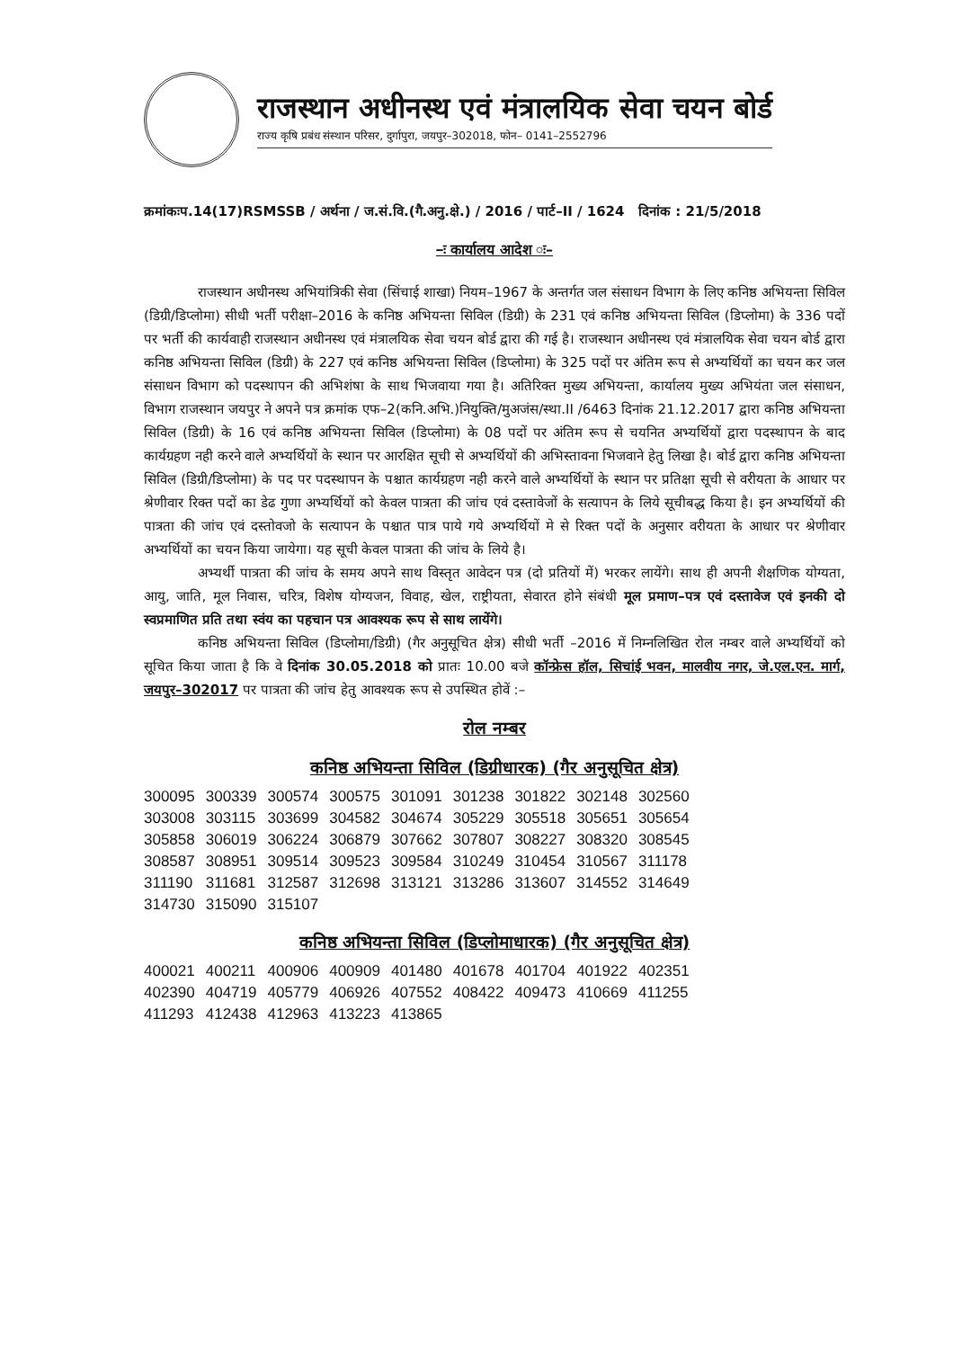राजस्थान अधीनस्थ एवं मंत्रालयिक सेवा चयन बोर्ड
राज्य कृषि प्रबंध संस्थान परिसर, दुर्गापुरा, जयपुर–302018, फोन– 0141–2552796
क्रमांकःप.14(17)RSMSSB / अर्थना / ज.सं.वि.(गै.अनु.क्षे.) / 2016 / पार्ट–II / 1624 दिनांक : 21/5/2018
–ः कार्यालय आदेश ः–
राजस्थान अधीनस्थ अभियांत्रिकी सेवा (सिंचाई शाखा) नियम–1967 के अन्तर्गत जल संसाधन विभाग के लिए कनिष्ठ अभियन्ता सिविल (डिग्री/डिप्लोमा) सीधी भर्ती परीक्षा–2016 के कनिष्ठ अभियन्ता सिविल (डिग्री) के 231 एवं कनिष्ठ अभियन्ता सिविल (डिप्लोमा) के 336 पदों पर भर्ती की कार्यवाही राजस्थान अधीनस्थ एवं मंत्रालयिक सेवा चयन बोर्ड द्वारा की गई है। राजस्थान अधीनस्थ एवं मंत्रालयिक सेवा चयन बोर्ड द्वारा कनिष्ठ अभियन्ता सिविल (डिग्री) के 227 एवं कनिष्ठ अभियन्ता सिविल (डिप्लोमा) के 325 पदों पर अंतिम रूप से अभ्यर्थियों का चयन कर जल संसाधन विभाग को पदस्थापन की अभिशंषा के साथ भिजवाया गया है। अतिरिक्त मुख्य अभियन्ता, कार्यालय मुख्य अभियंता जल संसाधन, विभाग राजस्थान जयपुर ने अपने पत्र क्रमांक एफ–2(कनि.अभि.)नियुक्ति/मुअजंस/स्था.II /6463 दिनांक 21.12.2017 द्वारा कनिष्ठ अभियन्ता सिविल (डिग्री) के 16 एवं कनिष्ठ अभियन्ता सिविल (डिप्लोमा) के 08 पदों पर अंतिम रूप से चयनित अभ्यर्थियों द्वारा पदस्थापन के बाद कार्यग्रहण नही करने वाले अभ्यर्थियों के स्थान पर आरक्षित सूची से अभ्यर्थियों की अभिस्तावना भिजवाने हेतु लिखा है। बोर्ड द्वारा कनिष्ठ अभियन्ता सिविल (डिग्री/डिप्लोमा) के पद पर पदस्थापन के पश्चात कार्यग्रहण नही करने वाले अभ्यर्थियों के स्थान पर प्रतिक्षा सूची से वरीयता के आधार पर श्रेणीवार रिक्त पदों का डेढ गुणा अभ्यर्थियों को केवल पात्रता की जांच एवं दस्तावेजों के सत्यापन के लिये सूचीबद्ध किया है। इन अभ्यर्थियों की पात्रता की जांच एवं दस्तोवजो के सत्यापन के पश्चात पात्र पाये गये अभ्यर्थियों मे से रिक्त पदों के अनुसार वरीयता के आधार पर श्रेणीवार अभ्यर्थियों का चयन किया जायेगा। यह सूची केवल पात्रता की जांच के लिये है।
अभ्यर्थी पात्रता की जांच के समय अपने साथ विस्तृत आवेदन पत्र (दो प्रतियों में) भरकर लायेंगे। साथ ही अपनी शैक्षणिक योग्यता, आयु, जाति, मूल निवास, चरित्र, विशेष योग्यजन, विवाह, खेल, राष्ट्रीयता, सेवारत होने संबंधी मूल प्रमाण–पत्र एवं दस्तावेज एवं इनकी दो स्वप्रमाणित प्रति तथा स्वंय का पहचान पत्र आवश्यक रूप से साथ लायेंगे।
कनिष्ठ अभियन्ता सिविल (डिप्लोमा/डिग्री) (गैर अनुसूचित क्षेत्र) सीधी भर्ती –2016 में निम्नलिखित रोल नम्बर वाले अभ्यर्थियों को सूचित किया जाता है कि वे दिनांक 30.05.2018 को प्रातः 10.00 बजे कॉन्फ्रेस हॉल, सिचांई भवन, मालवीय नगर, जे.एल.एन. मार्ग, जयपुर–302017 पर पात्रता की जांच हेतु आवश्यक रूप से उपस्थित होवें :–
रोल नम्बर
कनिष्ठ अभियन्ता सिविल (डिग्रीधारक) (गैर अनुसूचित क्षेत्र)
| 300095 | 300339 | 300574 | 300575 | 301091 | 301238 | 301822 | 302148 | 302560 |
| 303008 | 303115 | 303699 | 304582 | 304674 | 305229 | 305518 | 305651 | 305654 |
| 305858 | 306019 | 306224 | 306879 | 307662 | 307807 | 308227 | 308320 | 308545 |
| 308587 | 308951 | 309514 | 309523 | 309584 | 310249 | 310454 | 310567 | 311178 |
| 311190 | 311681 | 312587 | 312698 | 313121 | 313286 | 313607 | 314552 | 314649 |
| 314730 | 315090 | 315107 | | | | | | |
कनिष्ठ अभियन्ता सिविल (डिप्लोमाधारक) (गैर अनुसूचित क्षेत्र)
| 400021 | 400211 | 400906 | 400909 | 401480 | 401678 | 401704 | 401922 | 402351 |
| 402390 | 404719 | 405779 | 406926 | 407552 | 408422 | 409473 | 410669 | 411255 |
| 411293 | 412438 | 412963 | 413223 | 413865 | | | | |